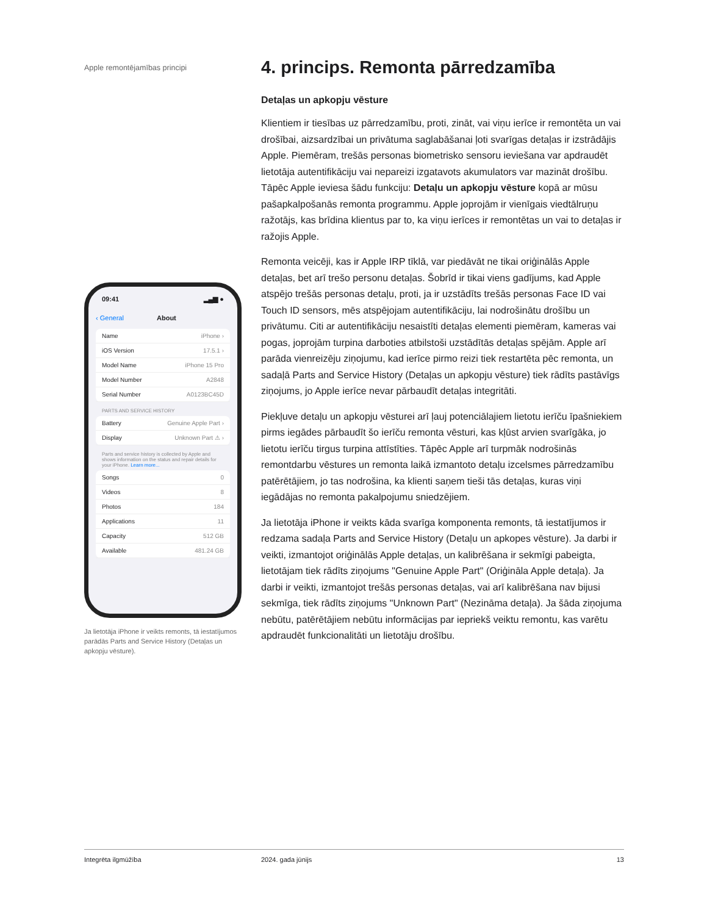Apple remontējamības principi
09:41 ▂▄▆ ●
‹ General About
Name iPhone ›
iOS Version 17.5.1 ›
Model Name iPhone 15 Pro
Model Number A2848
Serial Number A0123BC45D
PARTS AND SERVICE HISTORY
Battery Genuine Apple Part ›
Display Unknown Part ⚠ ›
Parts and service history is collected by Apple and shows information on the status and repair details for your iPhone. Learn more...
Songs 0
Videos 8
Photos 184
Applications 11
Capacity 512 GB
Available 481.24 GB
Ja lietotāja iPhone ir veikts remonts, tā iestatījumos parādās Parts and Service History (Detaļas un apkopju vēsture).
4. princips. Remonta pārredzamība
Detaļas un apkopju vēsture
Klientiem ir tiesības uz pārredzamību, proti, zināt, vai viņu ierīce ir remontēta un vai drošībai, aizsardzībai un privātuma saglabāšanai ļoti svarīgas detaļas ir izstrādājis Apple. Piemēram, trešās personas biometrisko sensoru ieviešana var apdraudēt lietotāja autentifikāciju vai nepareizi izgatavots akumulators var mazināt drošību. Tāpēc Apple ieviesa šādu funkciju: Detaļu un apkopju vēsture kopā ar mūsu pašapkalpošanās remonta programmu. Apple joprojām ir vienīgais viedtālruņu ražotājs, kas brīdina klientus par to, ka viņu ierīces ir remontētas un vai to detaļas ir ražojis Apple.
Remonta veicēji, kas ir Apple IRP tīklā, var piedāvāt ne tikai oriģinālās Apple detaļas, bet arī trešo personu detaļas. Šobrīd ir tikai viens gadījums, kad Apple atspējo trešās personas detaļu, proti, ja ir uzstādīts trešās personas Face ID vai Touch ID sensors, mēs atspējojam autentifikāciju, lai nodrošinātu drošību un privātumu. Citi ar autentifikāciju nesaistīti detaļas elementi piemēram, kameras vai pogas, joprojām turpina darboties atbilstoši uzstādītās detaļas spējām. Apple arī parāda vienreizēju ziņojumu, kad ierīce pirmo reizi tiek restartēta pēc remonta, un sadaļā Parts and Service History (Detaļas un apkopju vēsture) tiek rādīts pastāvīgs ziņojums, jo Apple ierīce nevar pārbaudīt detaļas integritāti.
Piekļuve detaļu un apkopju vēsturei arī ļauj potenciālajiem lietotu ierīču īpašniekiem pirms iegādes pārbaudīt šo ierīču remonta vēsturi, kas kļūst arvien svarīgāka, jo lietotu ierīču tirgus turpina attīstīties. Tāpēc Apple arī turpmāk nodrošinās remontdarbu vēstures un remonta laikā izmantoto detaļu izcelsmes pārredzamību patērētājiem, jo tas nodrošina, ka klienti saņem tieši tās detaļas, kuras viņi iegādājas no remonta pakalpojumu sniedzējiem.
Ja lietotāja iPhone ir veikts kāda svarīga komponenta remonts, tā iestatījumos ir redzama sadaļa Parts and Service History (Detaļu un apkopes vēsture). Ja darbi ir veikti, izmantojot oriģinālās Apple detaļas, un kalibrēšana ir sekmīgi pabeigta, lietotājam tiek rādīts ziņojums "Genuine Apple Part" (Oriģināla Apple detaļa). Ja darbi ir veikti, izmantojot trešās personas detaļas, vai arī kalibrēšana nav bijusi sekmīga, tiek rādīts ziņojums "Unknown Part" (Nezināma detaļa). Ja šāda ziņojuma nebūtu, patērētājiem nebūtu informācijas par iepriekš veiktu remontu, kas varētu apdraudēt funkcionalitāti un lietotāju drošību.
Integrēta ilgmūžība 2024. gada jūnijs 13